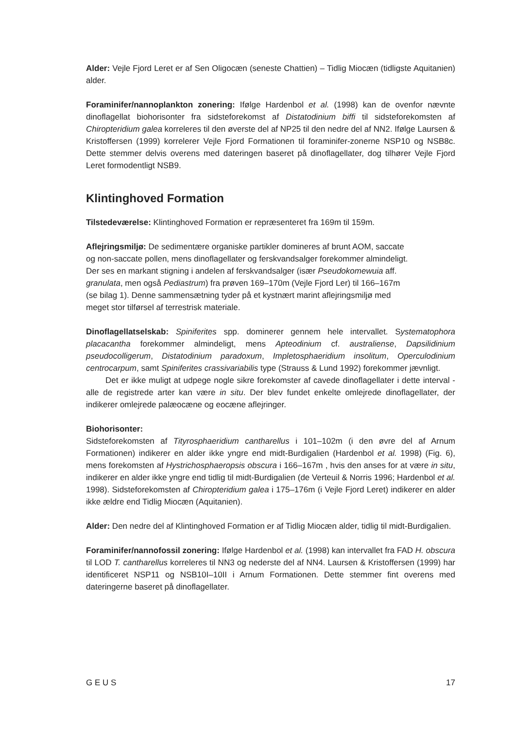Alder: Vejle Fjord Leret er af Sen Oligocæn (seneste Chattien) – Tidlig Miocæn (tidligste Aquitanien) alder.
Foraminifer/nannoplankton zonering: Ifølge Hardenbol et al. (1998) kan de ovenfor nævnte dinoflagellat biohorisonter fra sidsteforekomst af Distatodinium biffi til sidsteforekomsten af Chiropteridium galea korreleres til den øverste del af NP25 til den nedre del af NN2. Ifølge Laursen & Kristoffersen (1999) korrelerer Vejle Fjord Formationen til foraminifer-zonerne NSP10 og NSB8c. Dette stemmer delvis overens med dateringen baseret på dinoflagellater, dog tilhører Vejle Fjord Leret formodentligt NSB9.
Klintinghoved Formation
Tilstedeværelse: Klintinghoved Formation er repræsenteret fra 169m til 159m.
Aflejringsmiljø: De sedimentære organiske partikler domineres af brunt AOM, saccate
og non-saccate pollen, mens dinoflagellater og ferskvandsalger forekommer almindeligt.
Der ses en markant stigning i andelen af ferskvandsalger (især Pseudokomewuia aff.
granulata, men også Pediastrum) fra prøven 169–170m (Vejle Fjord Ler) til 166–167m
(se bilag 1). Denne sammensætning tyder på et kystnært marint aflejringsmiljø med
meget stor tilførsel af terrestrisk materiale.
Dinoflagellatselskab: Spiniferites spp. dominerer gennem hele intervallet. Systematophora placacantha forekommer almindeligt, mens Apteodinium cf. australiense, Dapsilidinium pseudocolligerum, Distatodinium paradoxum, Impletosphaeridium insolitum, Operculodinium centrocarpum, samt Spiniferites crassivariabilis type (Strauss & Lund 1992) forekommer jævnligt.
Det er ikke muligt at udpege nogle sikre forekomster af cavede dinoflagellater i dette interval - alle de registrede arter kan være in situ. Der blev fundet enkelte omlejrede dinoflagellater, der indikerer omlejrede palæocæne og eocæne aflejringer.
Biohorisonter:
Sidsteforekomsten af Tityrosphaeridium cantharellus i 101–102m (i den øvre del af Arnum Formationen) indikerer en alder ikke yngre end midt-Burdigalien (Hardenbol et al. 1998) (Fig. 6), mens forekomsten af Hystrichosphaeropsis obscura i 166–167m , hvis den anses for at være in situ, indikerer en alder ikke yngre end tidlig til midt-Burdigalien (de Verteuil & Norris 1996; Hardenbol et al. 1998). Sidsteforekomsten af Chiropteridium galea i 175–176m (i Vejle Fjord Leret) indikerer en alder ikke ældre end Tidlig Miocæn (Aquitanien).
Alder: Den nedre del af Klintinghoved Formation er af Tidlig Miocæn alder, tidlig til midt-Burdigalien.
Foraminifer/nannofossil zonering: Ifølge Hardenbol et al. (1998) kan intervallet fra FAD H. obscura til LOD T. cantharellus korreleres til NN3 og nederste del af NN4. Laursen & Kristoffersen (1999) har identificeret NSP11 og NSB10I–10II i Arnum Formationen. Dette stemmer fint overens med dateringerne baseret på dinoflagellater.
G E U S 17